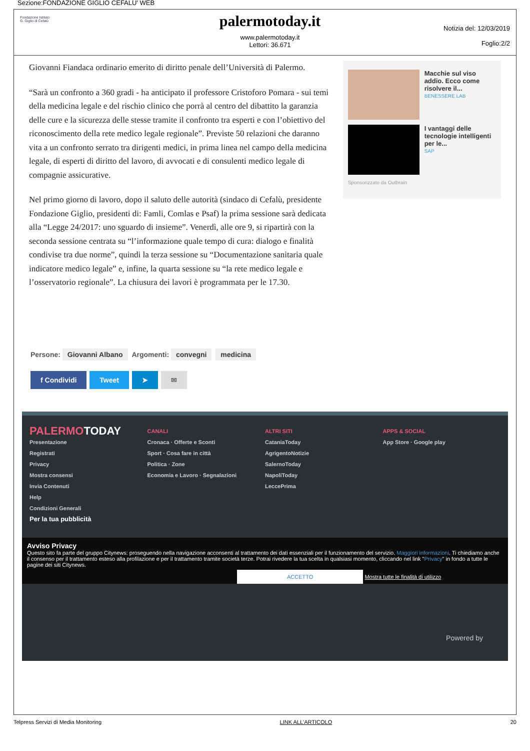Sezione:FONDAZIONE GIGLIO CEFALU' WEB
Fondazione Istituto
G. Giglio di Cefalù
palermotoday.it
www.palermotoday.it
Lettori: 36.671
Notizia del: 12/03/2019
Foglio:2/2
Giovanni Fiandaca ordinario emerito di diritto penale dell’Università di Palermo.
“Sarà un confronto a 360 gradi - ha anticipato il professore Cristoforo Pomara - sui temi della medicina legale e del rischio clinico che porrà al centro del dibattito la garanzia delle cure e la sicurezza delle stesse tramite il confronto tra esperti e con l’obiettivo del riconoscimento della rete medico legale regionale”. Previste 50 relazioni che daranno vita a un confronto serrato tra dirigenti medici, in prima linea nel campo della medicina legale, di esperti di diritto del lavoro, di avvocati e di consulenti medico legale di compagnie assicurative.
Nel primo giorno di lavoro, dopo il saluto delle autorità (sindaco di Cefalù, presidente Fondazione Giglio, presidenti di: Famli, Comlas e Psaf) la prima sessione sarà dedicata alla “Legge 24/2017: uno sguardo di insieme”. Venerdì, alle ore 9, si ripartirà con la seconda sessione centrata su “l’informazione quale tempo di cura: dialogo e finalità condivise tra due norme”, quindi la terza sessione su “Documentazione sanitaria quale indicatore medico legale” e, infine, la quarta sessione su “la rete medico legale e l’osservatorio regionale”. La chiusura dei lavori è programmata per le 17.30.
Macchie sul viso addio. Ecco come risolvere il...
BENESSERE LAB
I vantaggi delle tecnologie intelligenti per le...
SAP
Sponsorizzato da Outbrain
Persone: Giovanni Albano Argomenti: convegni medicina
f Condividi Tweet ➤ ✉
PALERMOTODAY
Presentazione
Registrati
Privacy
Mostra consensi
Invia Contenuti
Help
Condizioni Generali
Per la tua pubblicità
CANALI
Cronaca · Offerte e Sconti
Sport · Cosa fare in città
Politica · Zone
Economia e Lavoro · Segnalazioni
ALTRI SITI
CataniaToday
AgrigentoNotizie
SalernoToday
NapoliToday
LeccePrima
APPS & SOCIAL
App Store · Google play
Avviso Privacy
Questo sito fa parte del gruppo Citynews: proseguendo nella navigazione acconsenti al trattamento dei dati essenziali per il funzionamento del servizio. Maggiori informazioni. Ti chiediamo anche il consenso per il trattamento esteso alla profilazione e per il trattamento tramite società terze. Potrai rivedere la tua scelta in qualsiasi momento, cliccando nel link "Privacy" in fondo a tutte le pagine dei siti Citynews.
ACCETTO Mostra tutte le finalità di utilizzo
Powered by
Telpress Servizi di Media Monitoring LINK ALL'ARTICOLO 20